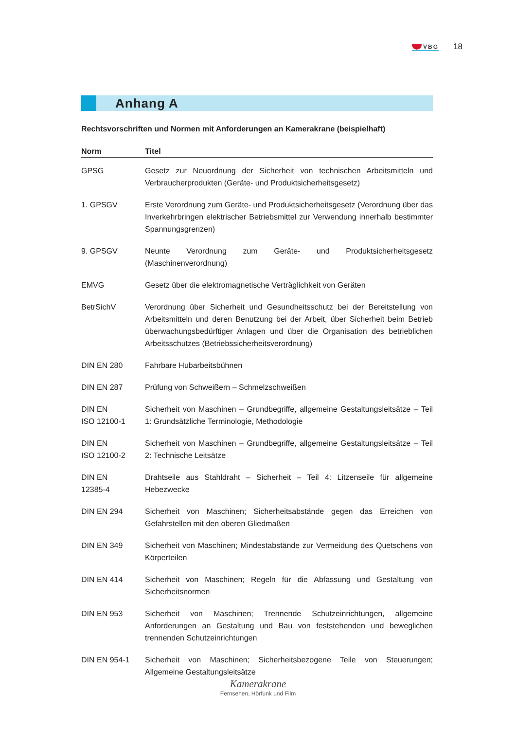VBG
18
Anhang A
Rechtsvorschriften und Normen mit Anforderungen an Kamerakrane (beispielhaft)
| Norm | Titel |
| --- | --- |
| GPSG | Gesetz zur Neuordnung der Sicherheit von technischen Arbeitsmitteln und Verbraucherprodukten (Geräte- und Produktsicherheitsgesetz) |
| 1. GPSGV | Erste Verordnung zum Geräte- und Produktsicherheitsgesetz (Verordnung über das Inverkehrbringen elektrischer Betriebsmittel zur Verwendung innerhalb bestimmter Spannungsgrenzen) |
| 9. GPSGV | Neunte Verordnung zum Geräte- und Produktsicherheitsgesetz (Maschinenverordnung) |
| EMVG | Gesetz über die elektromagnetische Verträglichkeit von Geräten |
| BetrSichV | Verordnung über Sicherheit und Gesundheitsschutz bei der Bereitstellung von Arbeitsmitteln und deren Benutzung bei der Arbeit, über Sicherheit beim Betrieb überwachungsbedürftiger Anlagen und über die Organisation des betrieblichen Arbeitsschutzes (Betriebssicherheitsverordnung) |
| DIN EN 280 | Fahrbare Hubarbeitsbühnen |
| DIN EN 287 | Prüfung von Schweißern – Schmelzschweißen |
| DIN EN ISO 12100-1 | Sicherheit von Maschinen – Grundbegriffe, allgemeine Gestaltungsleitsätze – Teil 1: Grundsätzliche Terminologie, Methodologie |
| DIN EN ISO 12100-2 | Sicherheit von Maschinen – Grundbegriffe, allgemeine Gestaltungsleitsätze – Teil 2: Technische Leitsätze |
| DIN EN 12385-4 | Drahtseile aus Stahldraht – Sicherheit – Teil 4: Litzenseile für allgemeine Hebezwecke |
| DIN EN 294 | Sicherheit von Maschinen; Sicherheitsabstände gegen das Erreichen von Gefahrstellen mit den oberen Gliedmaßen |
| DIN EN 349 | Sicherheit von Maschinen; Mindestabstände zur Vermeidung des Quetschens von Körperteilen |
| DIN EN 414 | Sicherheit von Maschinen; Regeln für die Abfassung und Gestaltung von Sicherheitsnormen |
| DIN EN 953 | Sicherheit von Maschinen; Trennende Schutzeinrichtungen, allgemeine Anforderungen an Gestaltung und Bau von feststehenden und beweglichen trennenden Schutzeinrichtungen |
| DIN EN 954-1 | Sicherheit von Maschinen; Sicherheitsbezogene Teile von Steuerungen; Allgemeine Gestaltungsleitsätze |
Kamerakrane
Fernsehen, Hörfunk und Film